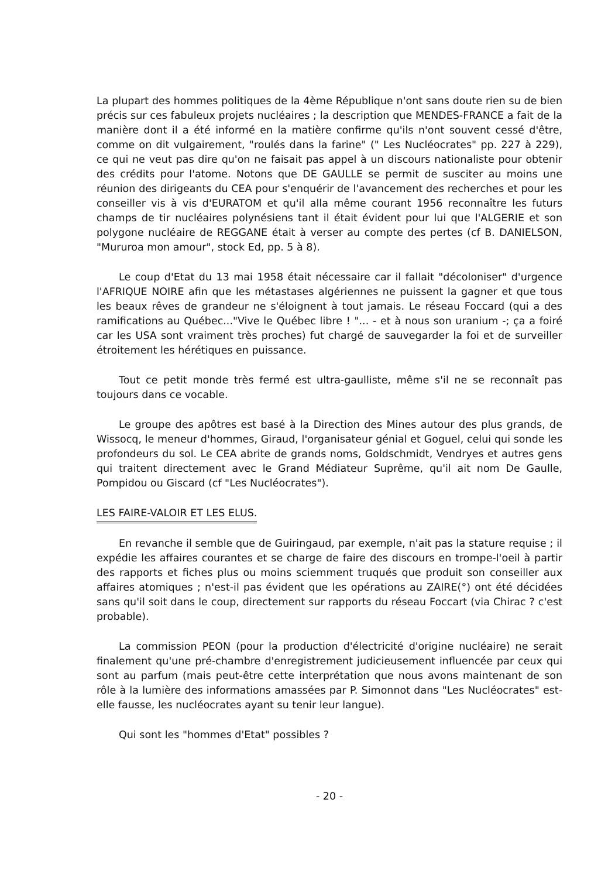La plupart des hommes politiques de la 4ème République n'ont sans doute rien su de bien précis sur ces fabuleux projets nucléaires ; la description que MENDES-FRANCE a fait de la manière dont il a été informé en la matière confirme qu'ils n'ont souvent cessé d'être, comme on dit vulgairement, "roulés dans la farine" (" Les Nucléocrates" pp. 227 à 229), ce qui ne veut pas dire qu'on ne faisait pas appel à un discours nationaliste pour obtenir des crédits pour l'atome. Notons que DE GAULLE se permit de susciter au moins une réunion des dirigeants du CEA pour s'enquérir de l'avancement des recherches et pour les conseiller vis à vis d'EURATOM et qu'il alla même courant 1956 reconnaître les futurs champs de tir nucléaires polynésiens tant il était évident pour lui que l'ALGERIE et son polygone nucléaire de REGGANE était à verser au compte des pertes (cf B. DANIELSON, "Mururoa mon amour", stock Ed, pp. 5 à 8).
Le coup d'Etat du 13 mai 1958 était nécessaire car il fallait "décoloniser" d'urgence l'AFRIQUE NOIRE afin que les métastases algériennes ne puissent la gagner et que tous les beaux rêves de grandeur ne s'éloignent à tout jamais. Le réseau Foccard (qui a des ramifications au Québec..."Vive le Québec libre ! "... - et à nous son uranium -; ça a foiré car les USA sont vraiment très proches) fut chargé de sauvegarder la foi et de surveiller étroitement les hérétiques en puissance.
Tout ce petit monde très fermé est ultra-gaulliste, même s'il ne se reconnaît pas toujours dans ce vocable.
Le groupe des apôtres est basé à la Direction des Mines autour des plus grands, de Wissocq, le meneur d'hommes, Giraud, l'organisateur génial et Goguel, celui qui sonde les profondeurs du sol. Le CEA abrite de grands noms, Goldschmidt, Vendryes et autres gens qui traitent directement avec le Grand Médiateur Suprême, qu'il ait nom De Gaulle, Pompidou ou Giscard (cf "Les Nucléocrates").
LES FAIRE-VALOIR ET LES ELUS.
En revanche il semble que de Guiringaud, par exemple, n'ait pas la stature requise ; il expédie les affaires courantes et se charge de faire des discours en trompe-l'oeil à partir des rapports et fiches plus ou moins sciemment truqués que produit son conseiller aux affaires atomiques ; n'est-il pas évident que les opérations au ZAIRE(°) ont été décidées sans qu'il soit dans le coup, directement sur rapports du réseau Foccart (via Chirac ? c'est probable).
La commission PEON (pour la production d'électricité d'origine nucléaire) ne serait finalement qu'une pré-chambre d'enregistrement judicieusement influencée par ceux qui sont au parfum (mais peut-être cette interprétation que nous avons maintenant de son rôle à la lumière des informations amassées par P. Simonnot dans "Les Nucléocrates" est-elle fausse, les nucléocrates ayant su tenir leur langue).
Qui sont les "hommes d'Etat" possibles ?
- 20 -